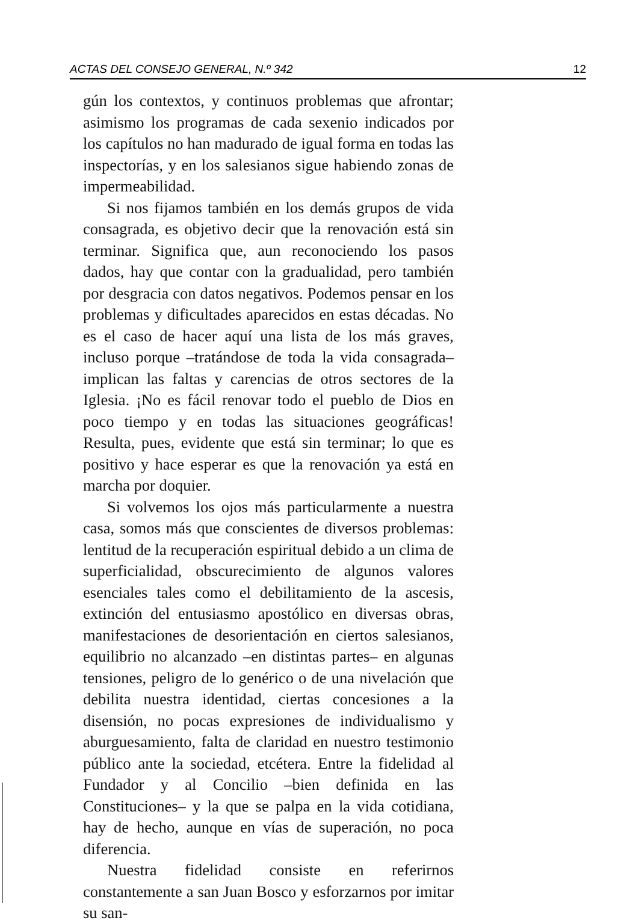ACTAS DEL CONSEJO GENERAL, N.º 342 12
gún los contextos, y continuos problemas que afrontar; asimismo los programas de cada sexenio indicados por los capítulos no han madurado de igual forma en todas las inspectorías, y en los salesianos sigue habiendo zonas de impermeabilidad.
Si nos fijamos también en los demás grupos de vida consagrada, es objetivo decir que la renovación está sin terminar. Significa que, aun reconociendo los pasos dados, hay que contar con la gradualidad, pero también por desgracia con datos negativos. Podemos pensar en los problemas y dificultades aparecidos en estas décadas. No es el caso de hacer aquí una lista de los más graves, incluso porque –tratándose de toda la vida consagrada– implican las faltas y carencias de otros sectores de la Iglesia. ¡No es fácil renovar todo el pueblo de Dios en poco tiempo y en todas las situaciones geográficas! Resulta, pues, evidente que está sin terminar; lo que es positivo y hace esperar es que la renovación ya está en marcha por doquier.
Si volvemos los ojos más particularmente a nuestra casa, somos más que conscientes de diversos problemas: lentitud de la recuperación espiritual debido a un clima de superficialidad, obscurecimiento de algunos valores esenciales tales como el debilitamiento de la ascesis, extinción del entusiasmo apostólico en diversas obras, manifestaciones de desorientación en ciertos salesianos, equilibrio no alcanzado –en distintas partes– en algunas tensiones, peligro de lo genérico o de una nivelación que debilita nuestra identidad, ciertas concesiones a la disensión, no pocas expresiones de individualismo y aburguesamiento, falta de claridad en nuestro testimonio público ante la sociedad, etcétera. Entre la fidelidad al Fundador y al Concilio –bien definida en las Constituciones– y la que se palpa en la vida cotidiana, hay de hecho, aunque en vías de superación, no poca diferencia.
Nuestra fidelidad consiste en referirnos constantemente a san Juan Bosco y esforzarnos por imitar su san-